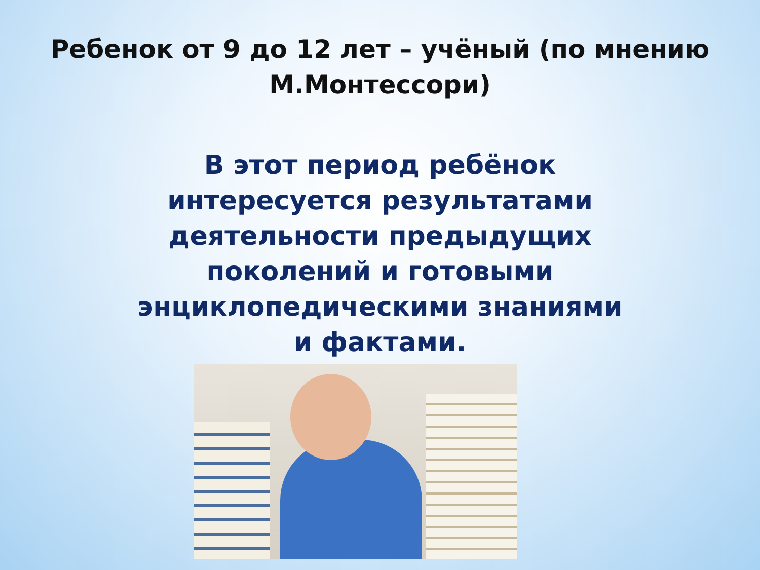Ребенок от 9 до 12 лет – учёный (по мнению
М.Монтессори)
В этот период ребёнок интересуется результатами деятельности предыдущих поколений и готовыми энциклопедическими знаниями и фактами.